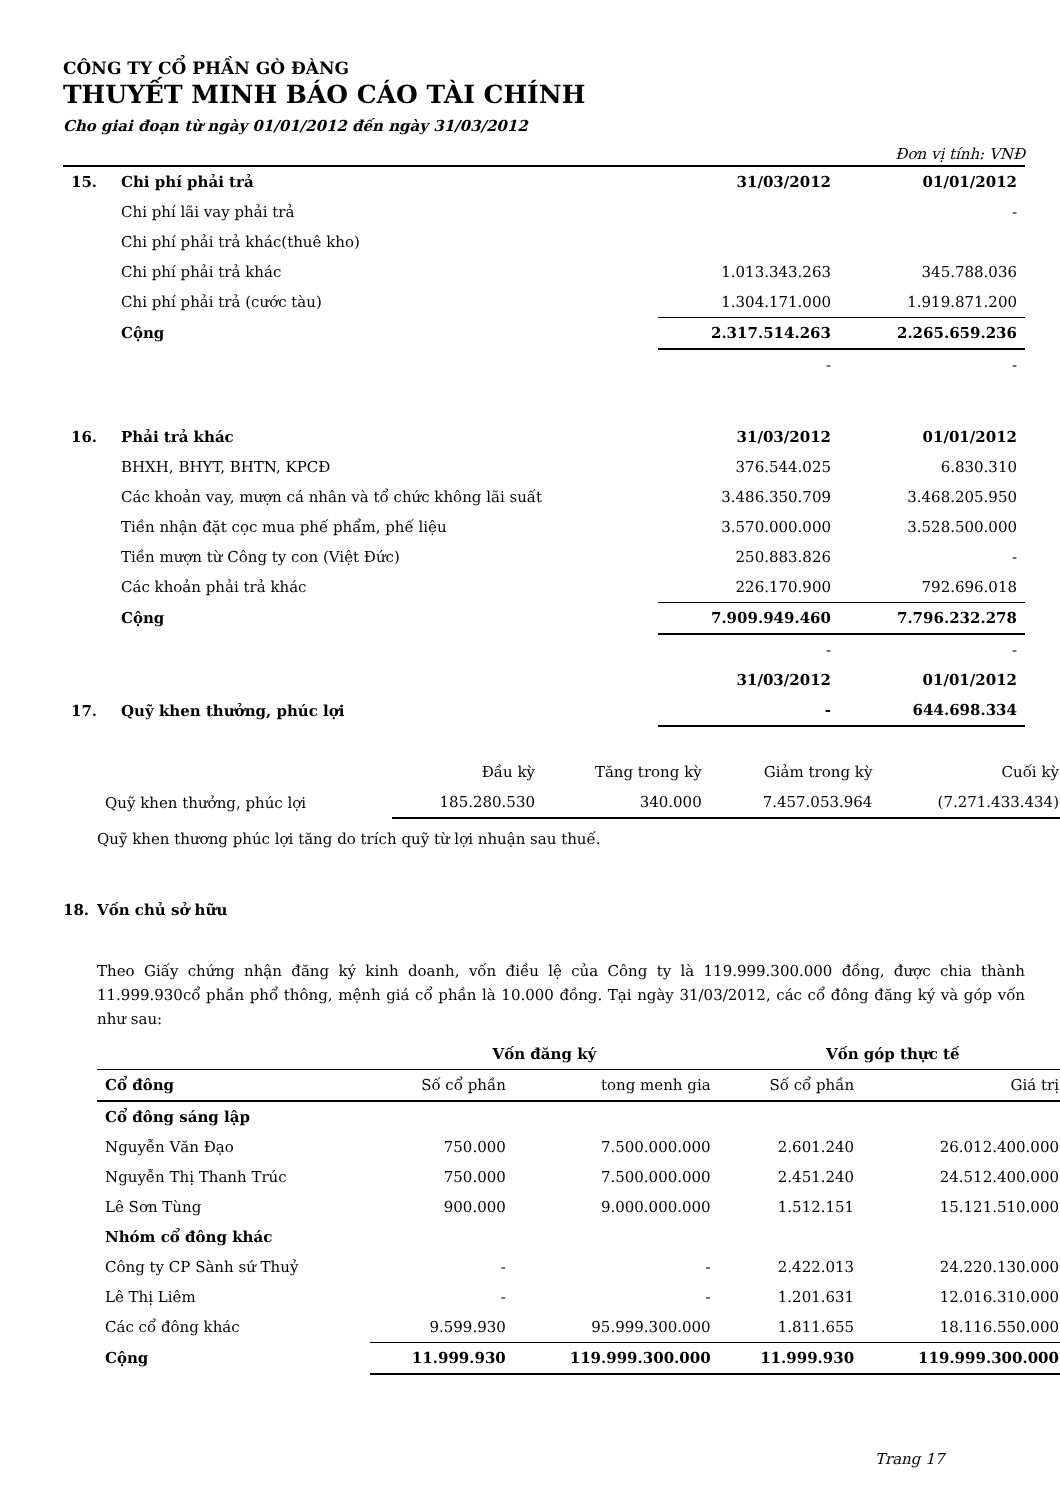CÔNG TY CỔ PHẦN GÒ ĐÀNG
THUYẾT MINH BÁO CÁO TÀI CHÍNH
Cho giai đoạn từ ngày 01/01/2012 đến ngày 31/03/2012
Đơn vị tính: VNĐ
| 15. | Chi phí phải trả | 31/03/2012 | 01/01/2012 |
| | Chi phí lãi vay phải trả | | - |
| | Chi phí phải trả khác(thuê kho) | | |
| | Chi phí phải trả khác | 1.013.343.263 | 345.788.036 |
| | Chi phí phải trả (cước tàu) | 1.304.171.000 | 1.919.871.200 |
| | Cộng | 2.317.514.263 | 2.265.659.236 |
| | | - | - |
| 16. | Phải trả khác | 31/03/2012 | 01/01/2012 |
| | BHXH, BHYT, BHTN, KPCĐ | 376.544.025 | 6.830.310 |
| | Các khoản vay, mượn cá nhân và tổ chức không lãi suất | 3.486.350.709 | 3.468.205.950 |
| | Tiền nhận đặt cọc mua phế phẩm, phế liệu | 3.570.000.000 | 3.528.500.000 |
| | Tiền mượn từ Công ty con (Việt Đức) | 250.883.826 | - |
| | Các khoản phải trả khác | 226.170.900 | 792.696.018 |
| | Cộng | 7.909.949.460 | 7.796.232.278 |
| | | - | - |
| | | 31/03/2012 | 01/01/2012 |
| 17. | Quỹ khen thưởng, phúc lợi | - | 644.698.334 |
| | Đầu kỳ | Tăng trong kỳ | Giảm trong kỳ | Cuối kỳ |
| Quỹ khen thưởng, phúc lợi | 185.280.530 | 340.000 | 7.457.053.964 | (7.271.433.434) |
Quỹ khen thương phúc lợi tăng do trích quỹ từ lợi nhuận sau thuế.
18. Vốn chủ sở hữu
Theo Giấy chứng nhận đăng ký kinh doanh, vốn điều lệ của Công ty là 119.999.300.000 đồng, được chia thành 11.999.930cổ phần phổ thông, mệnh giá cổ phần là 10.000 đồng. Tại ngày 31/03/2012, các cổ đông đăng ký và góp vốn như sau:
| | Vốn đăng ký | | Vốn góp thực tế | |
| Cổ đông | Số cổ phần | tong menh gia | Số cổ phần | Giá trị |
| Cổ đông sáng lập | | | | |
| Nguyễn Văn Đạo | 750.000 | 7.500.000.000 | 2.601.240 | 26.012.400.000 |
| Nguyễn Thị Thanh Trúc | 750.000 | 7.500.000.000 | 2.451.240 | 24.512.400.000 |
| Lê Sơn Tùng | 900.000 | 9.000.000.000 | 1.512.151 | 15.121.510.000 |
| Nhóm cổ đông khác | | | | |
| Công ty CP Sành sứ Thuỷ | - | - | 2.422.013 | 24.220.130.000 |
| Lê Thị Liêm | - | - | 1.201.631 | 12.016.310.000 |
| Các cổ đông khác | 9.599.930 | 95.999.300.000 | 1.811.655 | 18.116.550.000 |
| Cộng | 11.999.930 | 119.999.300.000 | 11.999.930 | 119.999.300.000 |
Trang 17